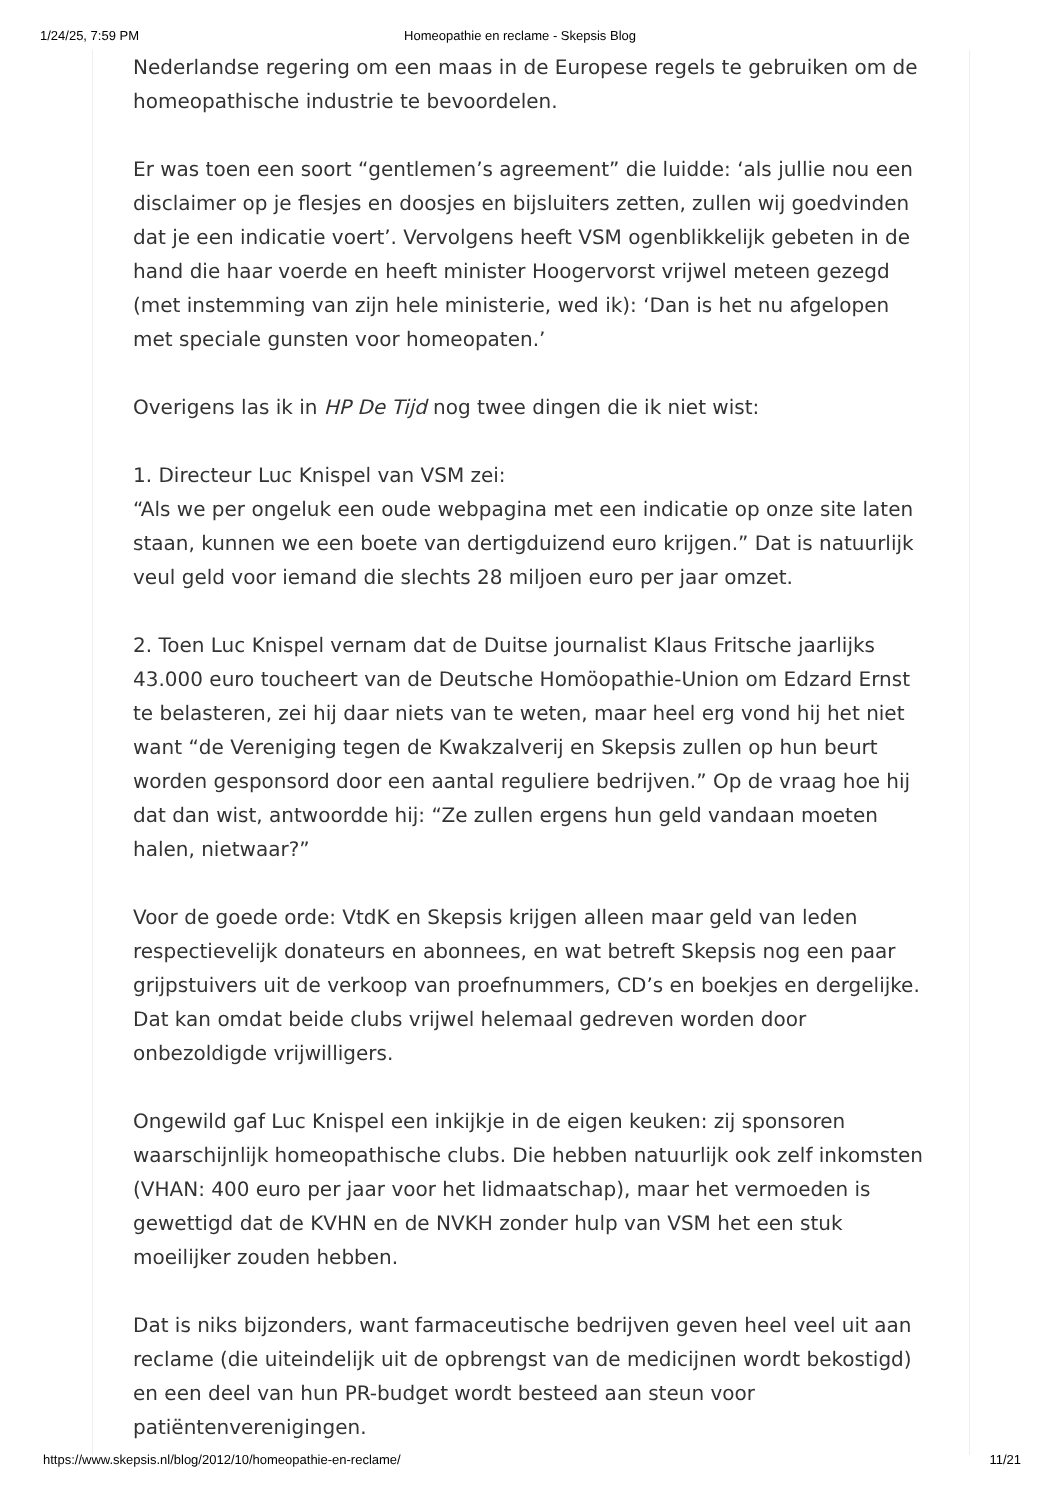1/24/25, 7:59 PM Homeopathie en reclame - Skepsis Blog
Nederlandse regering om een maas in de Europese regels te gebruiken om de homeopathische industrie te bevoordelen.
Er was toen een soort “gentlemen’s agreement” die luidde: ‘als jullie nou een disclaimer op je flesjes en doosjes en bijsluiters zetten, zullen wij goedvinden dat je een indicatie voert’. Vervolgens heeft VSM ogenblikkelijk gebeten in de hand die haar voerde en heeft minister Hoogervorst vrijwel meteen gezegd (met instemming van zijn hele ministerie, wed ik): ‘Dan is het nu afgelopen met speciale gunsten voor homeopaten.’
Overigens las ik in HP De Tijd nog twee dingen die ik niet wist:
1. Directeur Luc Knispel van VSM zei:
“Als we per ongeluk een oude webpagina met een indicatie op onze site laten staan, kunnen we een boete van dertigduizend euro krijgen.” Dat is natuurlijk veul geld voor iemand die slechts 28 miljoen euro per jaar omzet.
2. Toen Luc Knispel vernam dat de Duitse journalist Klaus Fritsche jaarlijks 43.000 euro toucheert van de Deutsche Homöopathie-Union om Edzard Ernst te belasteren, zei hij daar niets van te weten, maar heel erg vond hij het niet want “de Vereniging tegen de Kwakzalverij en Skepsis zullen op hun beurt worden gesponsord door een aantal reguliere bedrijven.” Op de vraag hoe hij dat dan wist, antwoordde hij: “Ze zullen ergens hun geld vandaan moeten halen, nietwaar?”
Voor de goede orde: VtdK en Skepsis krijgen alleen maar geld van leden respectievelijk donateurs en abonnees, en wat betreft Skepsis nog een paar grijpstuivers uit de verkoop van proefnummers, CD’s en boekjes en dergelijke. Dat kan omdat beide clubs vrijwel helemaal gedreven worden door onbezoldigde vrijwilligers.
Ongewild gaf Luc Knispel een inkijkje in de eigen keuken: zij sponsoren waarschijnlijk homeopathische clubs. Die hebben natuurlijk ook zelf inkomsten (VHAN: 400 euro per jaar voor het lidmaatschap), maar het vermoeden is gewettigd dat de KVHN en de NVKH zonder hulp van VSM het een stuk moeilijker zouden hebben.
Dat is niks bijzonders, want farmaceutische bedrijven geven heel veel uit aan reclame (die uiteindelijk uit de opbrengst van de medicijnen wordt bekostigd) en een deel van hun PR-budget wordt besteed aan steun voor patiëntenverenigingen.
https://www.skepsis.nl/blog/2012/10/homeopathie-en-reclame/ 11/21